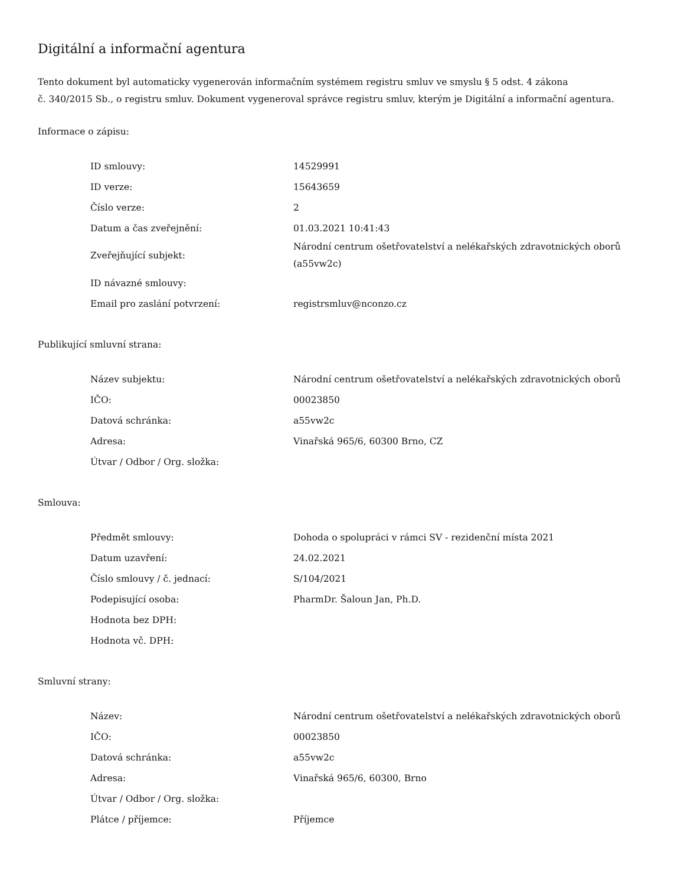Digitální a informační agentura
Tento dokument byl automaticky vygenerován informačním systémem registru smluv ve smyslu § 5 odst. 4 zákona
č. 340/2015 Sb., o registru smluv. Dokument vygeneroval správce registru smluv, kterým je Digitální a informační agentura.
Informace o zápisu:
| ID smlouvy: | 14529991 |
| ID verze: | 15643659 |
| Číslo verze: | 2 |
| Datum a čas zveřejnění: | 01.03.2021 10:41:43 |
| Zveřejňující subjekt: | Národní centrum ošetřovatelství a nelékařských zdravotnických oborů (a55vw2c) |
| ID návazné smlouvy: | |
| Email pro zaslání potvrzení: | registrsmluv@nconzo.cz |
Publikující smluvní strana:
| Název subjektu: | Národní centrum ošetřovatelství a nelékařských zdravotnických oborů |
| IČO: | 00023850 |
| Datová schránka: | a55vw2c |
| Adresa: | Vinařská 965/6, 60300 Brno, CZ |
| Útvar / Odbor / Org. složka: | |
Smlouva:
| Předmět smlouvy: | Dohoda o spolupráci v rámci SV - rezidenční místa 2021 |
| Datum uzavření: | 24.02.2021 |
| Číslo smlouvy / č. jednací: | S/104/2021 |
| Podepisující osoba: | PharmDr. Šaloun Jan, Ph.D. |
| Hodnota bez DPH: | |
| Hodnota vč. DPH: | |
Smluvní strany:
| Název: | Národní centrum ošetřovatelství a nelékařských zdravotnických oborů |
| IČO: | 00023850 |
| Datová schránka: | a55vw2c |
| Adresa: | Vinařská 965/6, 60300, Brno |
| Útvar / Odbor / Org. složka: | |
| Plátce / příjemce: | Příjemce |